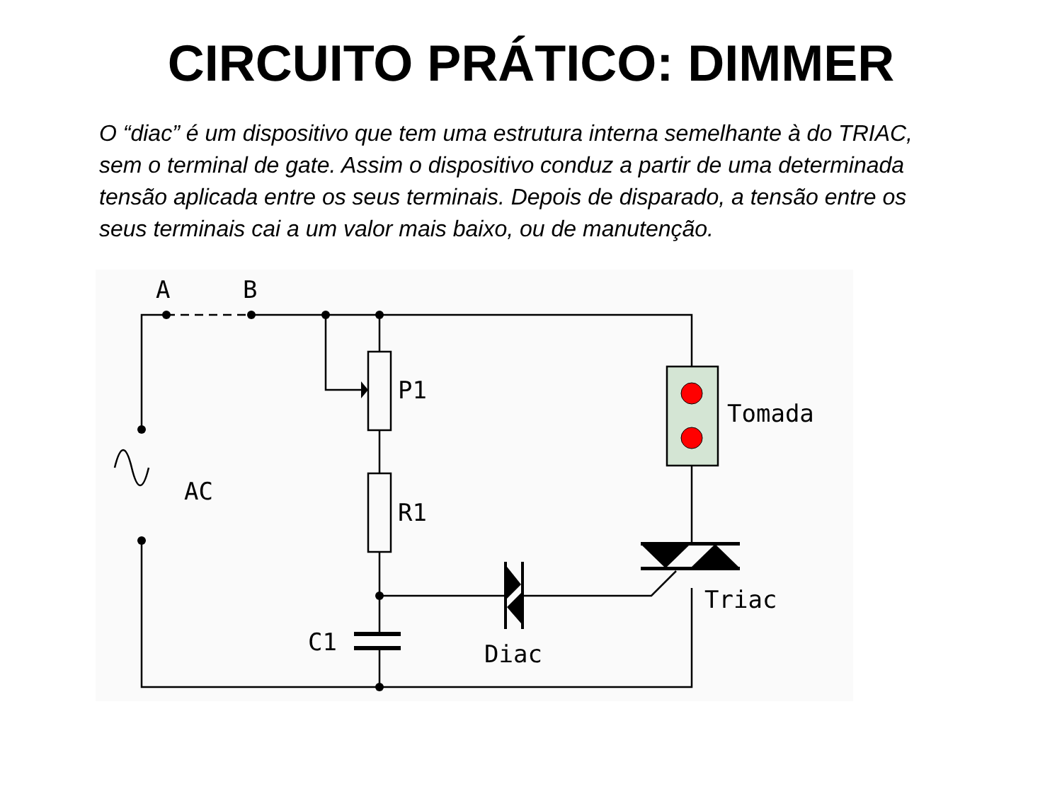CIRCUITO PRÁTICO: DIMMER
O “diac” é um dispositivo que tem uma estrutura interna semelhante à do TRIAC, sem o terminal de gate. Assim o dispositivo conduz a partir de uma determinada tensão aplicada entre os seus terminais. Depois de disparado, a tensão entre os seus terminais cai a um valor mais baixo, ou de manutenção.
A
B
P1
R1
AC
C1
Diac
Tomada
Triac